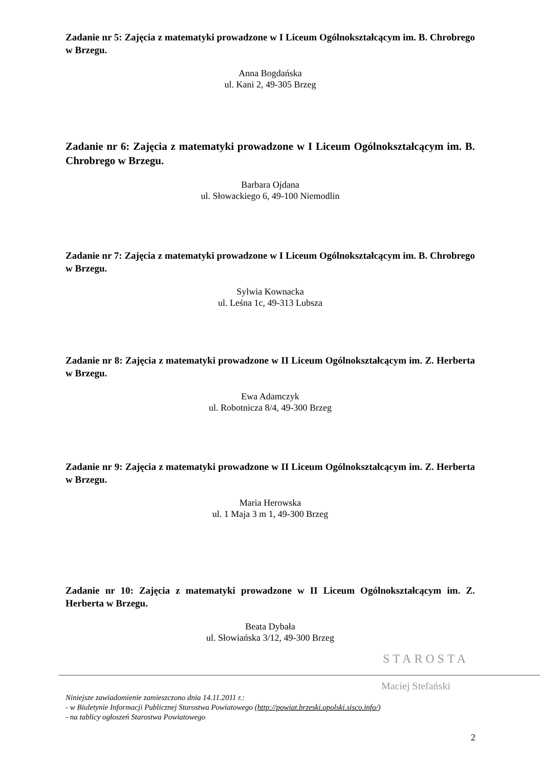Zadanie nr 5: Zajęcia z matematyki prowadzone w I Liceum Ogólnokształcącym im. B. Chrobrego w Brzegu.
Anna Bogdańska
ul. Kani 2, 49-305 Brzeg
Zadanie nr 6: Zajęcia z matematyki prowadzone w I Liceum Ogólnokształcącym im. B. Chrobrego w Brzegu.
Barbara Ojdana
ul. Słowackiego 6, 49-100 Niemodlin
Zadanie nr 7: Zajęcia z matematyki prowadzone w I Liceum Ogólnokształcącym im. B. Chrobrego w Brzegu.
Sylwia Kownacka
ul. Leśna 1c, 49-313 Lubsza
Zadanie nr 8: Zajęcia z matematyki prowadzone w II Liceum Ogólnokształcącym im. Z. Herberta w Brzegu.
Ewa Adamczyk
ul. Robotnicza 8/4, 49-300 Brzeg
Zadanie nr 9: Zajęcia z matematyki prowadzone w II Liceum Ogólnokształcącym im. Z. Herberta w Brzegu.
Maria Herowska
ul. 1 Maja 3 m 1, 49-300 Brzeg
Zadanie nr 10: Zajęcia z matematyki prowadzone w II Liceum Ogólnokształcącym im. Z. Herberta w Brzegu.
Beata Dybała
ul. Słowiańska 3/12, 49-300 Brzeg
STAROSTA
Maciej Stefański
Niniejsze zawiadomienie zamieszczono dnia 14.11.2011 r.:
- w Biuletynie Informacji Publicznej Starostwa Powiatowego (http://powiat.brzeski.opolski.sisco.info/)
- na tablicy ogłoszeń Starostwa Powiatowego
2